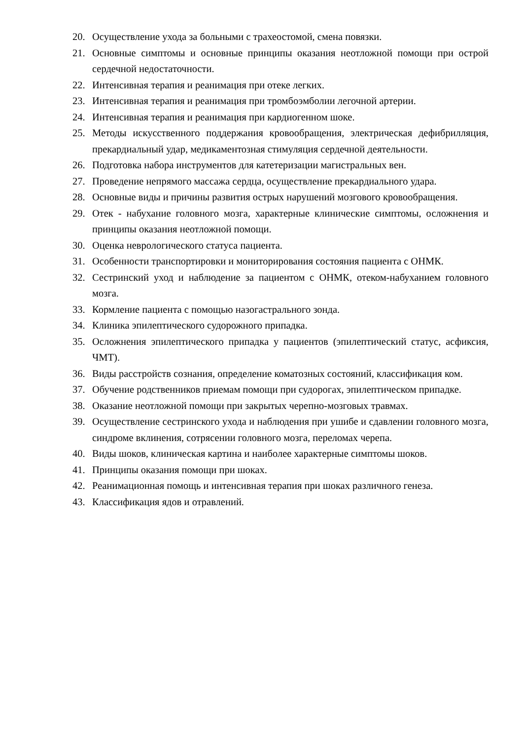20. Осуществление ухода за больными с трахеостомой, смена повязки.
21. Основные симптомы и основные принципы оказания неотложной помощи при острой сердечной недостаточности.
22. Интенсивная терапия и реанимация при отеке легких.
23. Интенсивная терапия и реанимация при тромбоэмболии легочной артерии.
24. Интенсивная терапия и реанимация при кардиогенном шоке.
25. Методы искусственного поддержания кровообращения, электрическая дефибрилляция, прекардиальный удар, медикаментозная стимуляция сердечной деятельности.
26. Подготовка набора инструментов для катетеризации магистральных вен.
27. Проведение непрямого массажа сердца, осуществление прекардиального удара.
28. Основные виды и причины развития острых нарушений мозгового кровообращения.
29. Отек - набухание головного мозга, характерные клинические симптомы, осложнения и принципы оказания неотложной помощи.
30. Оценка неврологического статуса пациента.
31. Особенности транспортировки и мониторирования состояния пациента с ОНМК.
32. Сестринский уход и наблюдение за пациентом с ОНМК, отеком-набуханием головного мозга.
33. Кормление пациента с помощью назогастрального зонда.
34. Клиника эпилептического судорожного припадка.
35. Осложнения эпилептического припадка у пациентов (эпилептический статус, асфиксия, ЧМТ).
36. Виды расстройств сознания, определение коматозных состояний, классификация ком.
37. Обучение родственников приемам помощи при судорогах, эпилептическом припадке.
38. Оказание неотложной помощи при закрытых черепно-мозговых травмах.
39. Осуществление сестринского ухода и наблюдения при ушибе и сдавлении головного мозга, синдроме вклинения, сотрясении головного мозга, переломах черепа.
40. Виды шоков, клиническая картина и наиболее характерные симптомы шоков.
41. Принципы оказания помощи при шоках.
42. Реанимационная помощь и интенсивная терапия при шоках различного генеза.
43. Классификация ядов и отравлений.